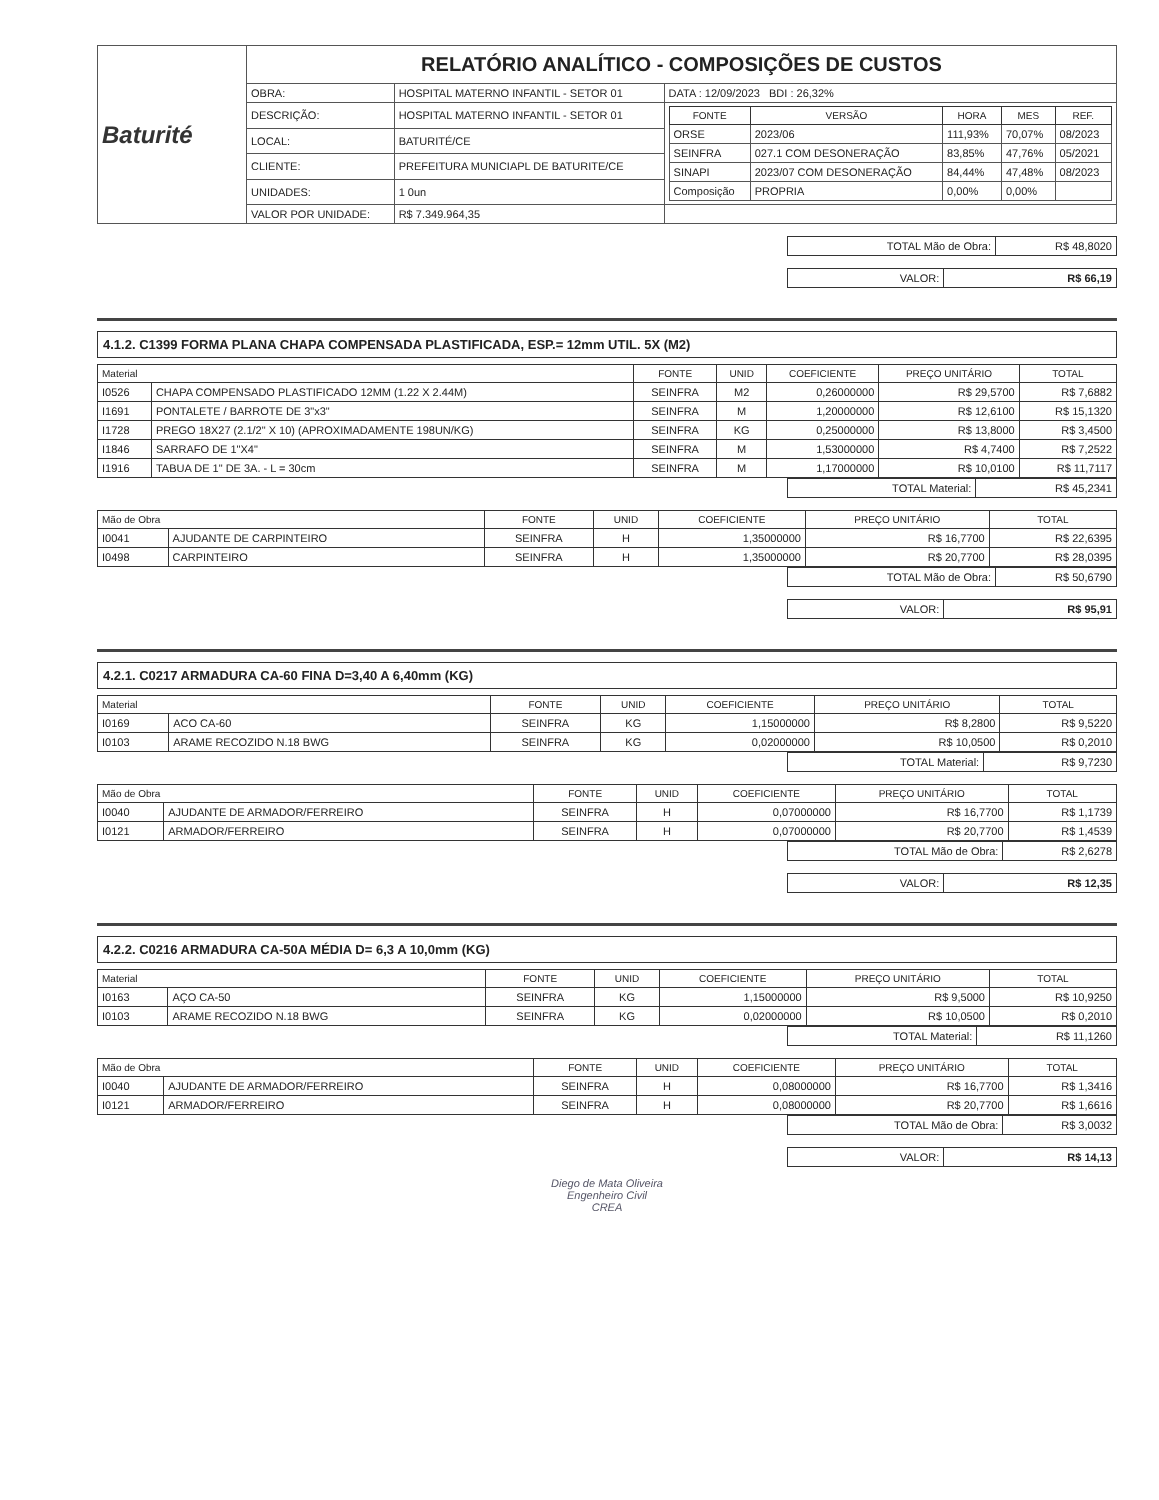| Baturité | RELATÓRIO ANALÍTICO - COMPOSIÇÕES DE CUSTOS | | |
| | OBRA: | HOSPITAL MATERNO INFANTIL - SETOR 01 | DATA : 12/09/2023 BDI : 26,32% |
| | DESCRIÇÃO: | HOSPITAL MATERNO INFANTIL - SETOR 01 | / FONTE / VERSÃO / HORA / MES / REF. / / --- / --- / --- / --- / --- / / ORSE / 2023/06 / 111,93% / 70,07% / 08/2023 / / SEINFRA / 027.1 COM DESONERAÇÃO / 83,85% / 47,76% / 05/2021 / / SINAPI / 2023/07 COM DESONERAÇÃO / 84,44% / 47,48% / 08/2023 / / Composição / PROPRIA / 0,00% / 0,00% / / |
| | LOCAL: | BATURITÉ/CE | |
| | CLIENTE: | PREFEITURA MUNICIAPL DE BATURITE/CE | |
| | UNIDADES: | 1 0un | |
| | VALOR POR UNIDADE: | R$ 7.349.964,35 | |
| TOTAL Mão de Obra: | R$ 48,8020 |
| VALOR: | R$ 66,19 |
4.1.2. C1399 FORMA PLANA CHAPA COMPENSADA PLASTIFICADA, ESP.= 12mm UTIL. 5X (M2)
| Material | | FONTE | UNID | COEFICIENTE | PREÇO UNITÁRIO | TOTAL |
| --- | --- | --- | --- | --- | --- | --- |
| I0526 | CHAPA COMPENSADO PLASTIFICADO 12MM (1.22 X 2.44M) | SEINFRA | M2 | 0,26000000 | R$ 29,5700 | R$ 7,6882 |
| I1691 | PONTALETE / BARROTE DE 3"x3" | SEINFRA | M | 1,20000000 | R$ 12,6100 | R$ 15,1320 |
| I1728 | PREGO 18X27 (2.1/2" X 10) (APROXIMADAMENTE 198UN/KG) | SEINFRA | KG | 0,25000000 | R$ 13,8000 | R$ 3,4500 |
| I1846 | SARRAFO DE 1"X4" | SEINFRA | M | 1,53000000 | R$ 4,7400 | R$ 7,2522 |
| I1916 | TABUA DE 1" DE 3A. - L = 30cm | SEINFRA | M | 1,17000000 | R$ 10,0100 | R$ 11,7117 |
| TOTAL Material: | R$ 45,2341 |
| Mão de Obra | | FONTE | UNID | COEFICIENTE | PREÇO UNITÁRIO | TOTAL |
| --- | --- | --- | --- | --- | --- | --- |
| I0041 | AJUDANTE DE CARPINTEIRO | SEINFRA | H | 1,35000000 | R$ 16,7700 | R$ 22,6395 |
| I0498 | CARPINTEIRO | SEINFRA | H | 1,35000000 | R$ 20,7700 | R$ 28,0395 |
| TOTAL Mão de Obra: | R$ 50,6790 |
| VALOR: | R$ 95,91 |
4.2.1. C0217 ARMADURA CA-60 FINA D=3,40 A 6,40mm (KG)
| Material | | FONTE | UNID | COEFICIENTE | PREÇO UNITÁRIO | TOTAL |
| --- | --- | --- | --- | --- | --- | --- |
| I0169 | ACO CA-60 | SEINFRA | KG | 1,15000000 | R$ 8,2800 | R$ 9,5220 |
| I0103 | ARAME RECOZIDO N.18 BWG | SEINFRA | KG | 0,02000000 | R$ 10,0500 | R$ 0,2010 |
| TOTAL Material: | R$ 9,7230 |
| Mão de Obra | | FONTE | UNID | COEFICIENTE | PREÇO UNITÁRIO | TOTAL |
| --- | --- | --- | --- | --- | --- | --- |
| I0040 | AJUDANTE DE ARMADOR/FERREIRO | SEINFRA | H | 0,07000000 | R$ 16,7700 | R$ 1,1739 |
| I0121 | ARMADOR/FERREIRO | SEINFRA | H | 0,07000000 | R$ 20,7700 | R$ 1,4539 |
| TOTAL Mão de Obra: | R$ 2,6278 |
| VALOR: | R$ 12,35 |
4.2.2. C0216 ARMADURA CA-50A MÉDIA D= 6,3 A 10,0mm (KG)
| Material | | FONTE | UNID | COEFICIENTE | PREÇO UNITÁRIO | TOTAL |
| --- | --- | --- | --- | --- | --- | --- |
| I0163 | AÇO CA-50 | SEINFRA | KG | 1,15000000 | R$ 9,5000 | R$ 10,9250 |
| I0103 | ARAME RECOZIDO N.18 BWG | SEINFRA | KG | 0,02000000 | R$ 10,0500 | R$ 0,2010 |
| TOTAL Material: | R$ 11,1260 |
| Mão de Obra | | FONTE | UNID | COEFICIENTE | PREÇO UNITÁRIO | TOTAL |
| --- | --- | --- | --- | --- | --- | --- |
| I0040 | AJUDANTE DE ARMADOR/FERREIRO | SEINFRA | H | 0,08000000 | R$ 16,7700 | R$ 1,3416 |
| I0121 | ARMADOR/FERREIRO | SEINFRA | H | 0,08000000 | R$ 20,7700 | R$ 1,6616 |
| TOTAL Mão de Obra: | R$ 3,0032 |
| VALOR: | R$ 14,13 |
Diego de Mata Oliveira
Engenheiro Civil
CREA